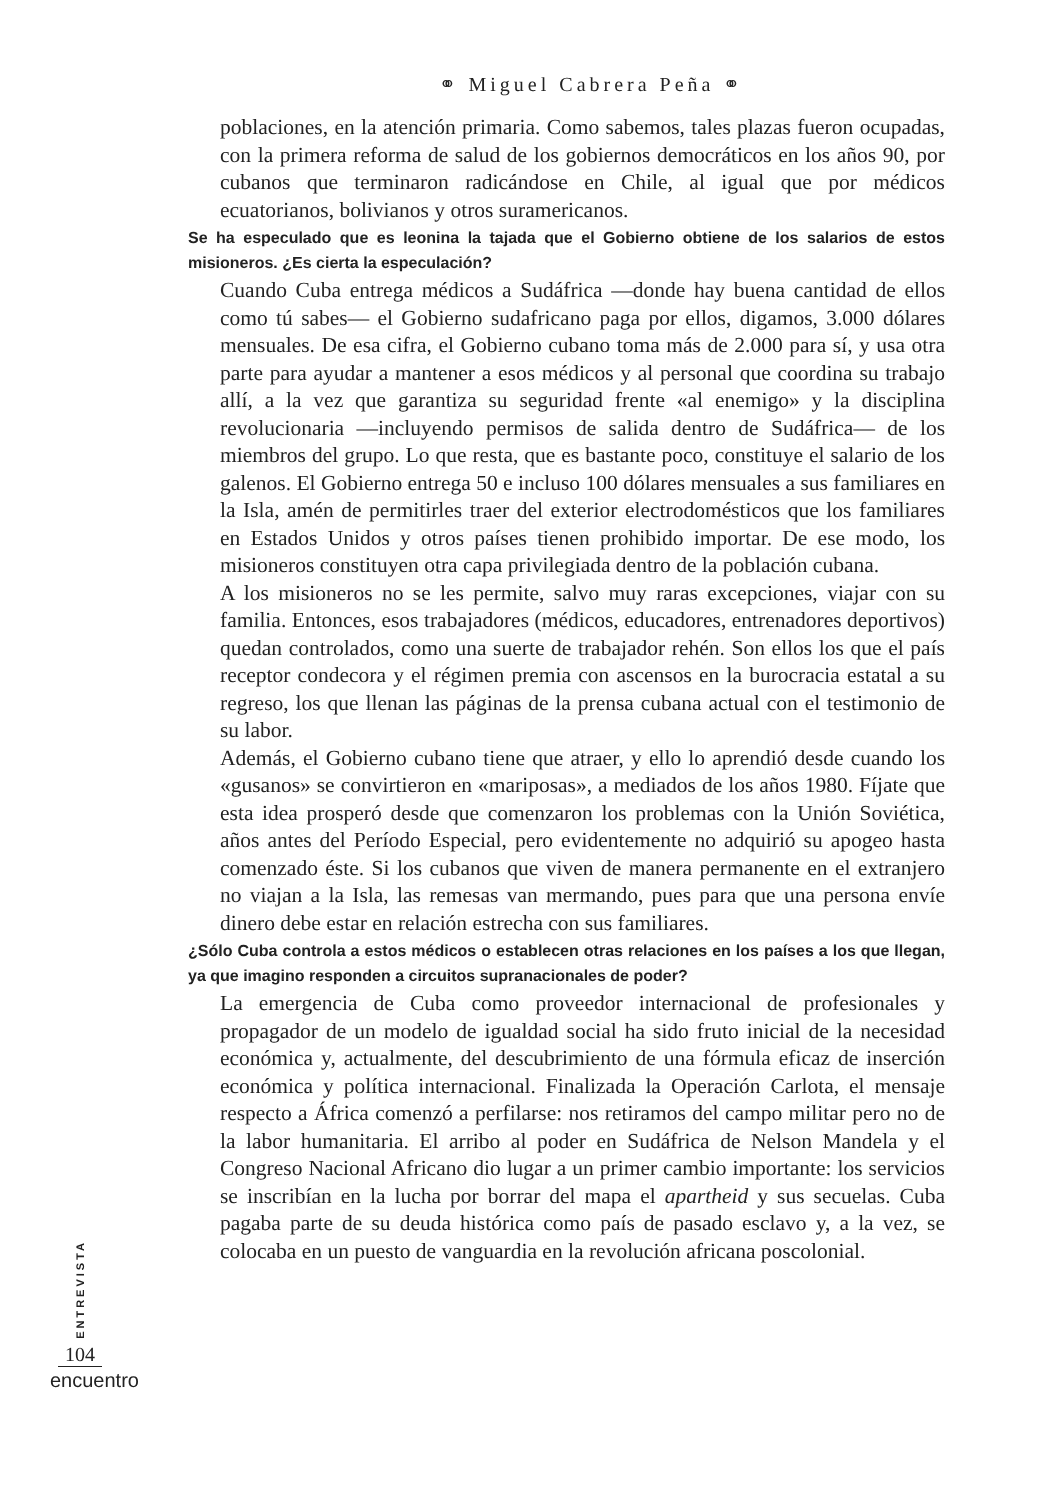⚭ Miguel Cabrera Peña ⚭
poblaciones, en la atención primaria. Como sabemos, tales plazas fueron ocupadas, con la primera reforma de salud de los gobiernos democráticos en los años 90, por cubanos que terminaron radicándose en Chile, al igual que por médicos ecuatorianos, bolivianos y otros suramericanos.
Se ha especulado que es leonina la tajada que el Gobierno obtiene de los salarios de estos misioneros. ¿Es cierta la especulación?
Cuando Cuba entrega médicos a Sudáfrica —donde hay buena cantidad de ellos como tú sabes— el Gobierno sudafricano paga por ellos, digamos, 3.000 dólares mensuales. De esa cifra, el Gobierno cubano toma más de 2.000 para sí, y usa otra parte para ayudar a mantener a esos médicos y al personal que coordina su trabajo allí, a la vez que garantiza su seguridad frente «al enemigo» y la disciplina revolucionaria —incluyendo permisos de salida dentro de Sudáfrica— de los miembros del grupo. Lo que resta, que es bastante poco, constituye el salario de los galenos. El Gobierno entrega 50 e incluso 100 dólares mensuales a sus familiares en la Isla, amén de permitirles traer del exterior electrodomésticos que los familiares en Estados Unidos y otros países tienen prohibido importar. De ese modo, los misioneros constituyen otra capa privilegiada dentro de la población cubana.
A los misioneros no se les permite, salvo muy raras excepciones, viajar con su familia. Entonces, esos trabajadores (médicos, educadores, entrenadores deportivos) quedan controlados, como una suerte de trabajador rehén. Son ellos los que el país receptor condecora y el régimen premia con ascensos en la burocracia estatal a su regreso, los que llenan las páginas de la prensa cubana actual con el testimonio de su labor.
Además, el Gobierno cubano tiene que atraer, y ello lo aprendió desde cuando los «gusanos» se convirtieron en «mariposas», a mediados de los años 1980. Fíjate que esta idea prosperó desde que comenzaron los problemas con la Unión Soviética, años antes del Período Especial, pero evidentemente no adquirió su apogeo hasta comenzado éste. Si los cubanos que viven de manera permanente en el extranjero no viajan a la Isla, las remesas van mermando, pues para que una persona envíe dinero debe estar en relación estrecha con sus familiares.
¿Sólo Cuba controla a estos médicos o establecen otras relaciones en los países a los que llegan, ya que imagino responden a circuitos supranacionales de poder?
La emergencia de Cuba como proveedor internacional de profesionales y propagador de un modelo de igualdad social ha sido fruto inicial de la necesidad económica y, actualmente, del descubrimiento de una fórmula eficaz de inserción económica y política internacional. Finalizada la Operación Carlota, el mensaje respecto a África comenzó a perfilarse: nos retiramos del campo militar pero no de la labor humanitaria. El arribo al poder en Sudáfrica de Nelson Mandela y el Congreso Nacional Africano dio lugar a un primer cambio importante: los servicios se inscribían en la lucha por borrar del mapa el apartheid y sus secuelas. Cuba pagaba parte de su deuda histórica como país de pasado esclavo y, a la vez, se colocaba en un puesto de vanguardia en la revolución africana poscolonial.
ENTREVISTA
104
encuentro